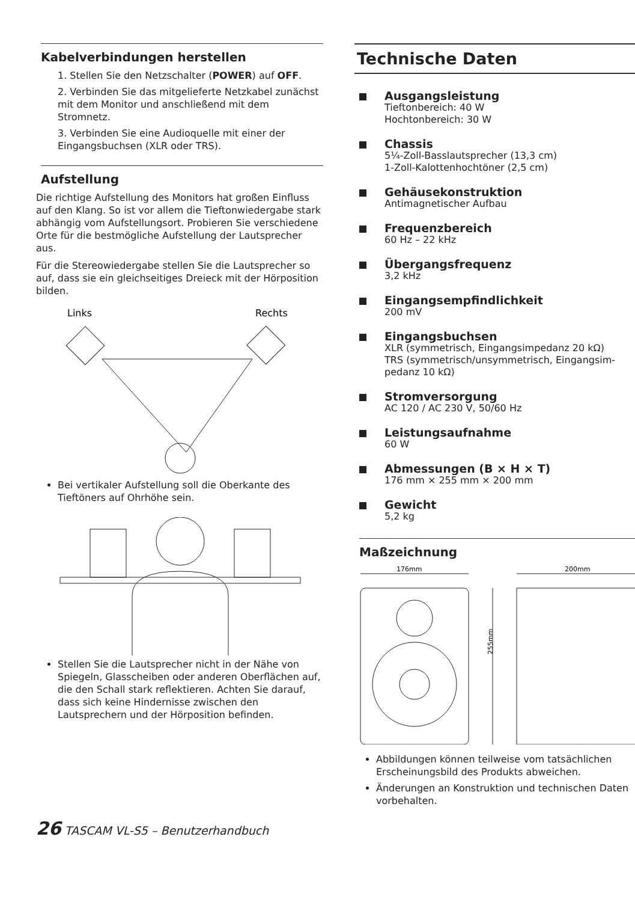Kabelverbindungen herstellen
1. Stellen Sie den Netzschalter (POWER) auf OFF.
2. Verbinden Sie das mitgelieferte Netzkabel zunächst mit dem Monitor und anschließend mit dem Stromnetz.
3. Verbinden Sie eine Audioquelle mit einer der Eingangsbuchsen (XLR oder TRS).
Aufstellung
Die richtige Aufstellung des Monitors hat großen Einfluss auf den Klang. So ist vor allem die Tiefton­wiedergabe stark abhängig vom Aufstellungsort. Probieren Sie verschiedene Orte für die bestmögliche Aufstellung der Lautsprecher aus.
Für die Stereowiedergabe stellen Sie die Lautsprecher so auf, dass sie ein gleichseitiges Dreieck mit der Hörposition bilden.
Links
Rechts
Bei vertikaler Aufstellung soll die Oberkante des Tieftöners auf Ohrhöhe sein.
Stellen Sie die Lautsprecher nicht in der Nähe von Spiegeln, Glasscheiben oder anderen Oberflächen auf, die den Schall stark reflektieren. Achten Sie darauf, dass sich keine Hindernisse zwischen den Lautsprechern und der Hörposition befinden.
Technische Daten
Ausgangsleistung
Tieftonbereich: 40 W
Hochtonbereich: 30 W
Chassis
5¼-Zoll-Basslautsprecher (13,3 cm)
1-Zoll-Kalottenhochtöner (2,5 cm)
Gehäusekonstruktion
Antimagnetischer Aufbau
Frequenzbereich
60 Hz – 22 kHz
Übergangsfrequenz
3,2 kHz
Eingangsempfindlichkeit
200 mV
Eingangsbuchsen
XLR (symmetrisch, Eingangsimpedanz 20 kΩ)
TRS (symmetrisch/unsymmetrisch, Eingangsim­pedanz 10 kΩ)
Stromversorgung
AC 120 / AC 230 V, 50/60 Hz
Leistungsaufnahme
60 W
Abmessungen (B × H × T)
176 mm × 255 mm × 200 mm
Gewicht
5,2 kg
Maßzeichnung
176mm
200mm
255mm
Abbildungen können teilweise vom tatsächlichen Erscheinungsbild des Produkts abweichen.
Änderungen an Konstruktion und technischen Daten vorbehalten.
26 TASCAM VL-S5 – Benutzerhandbuch